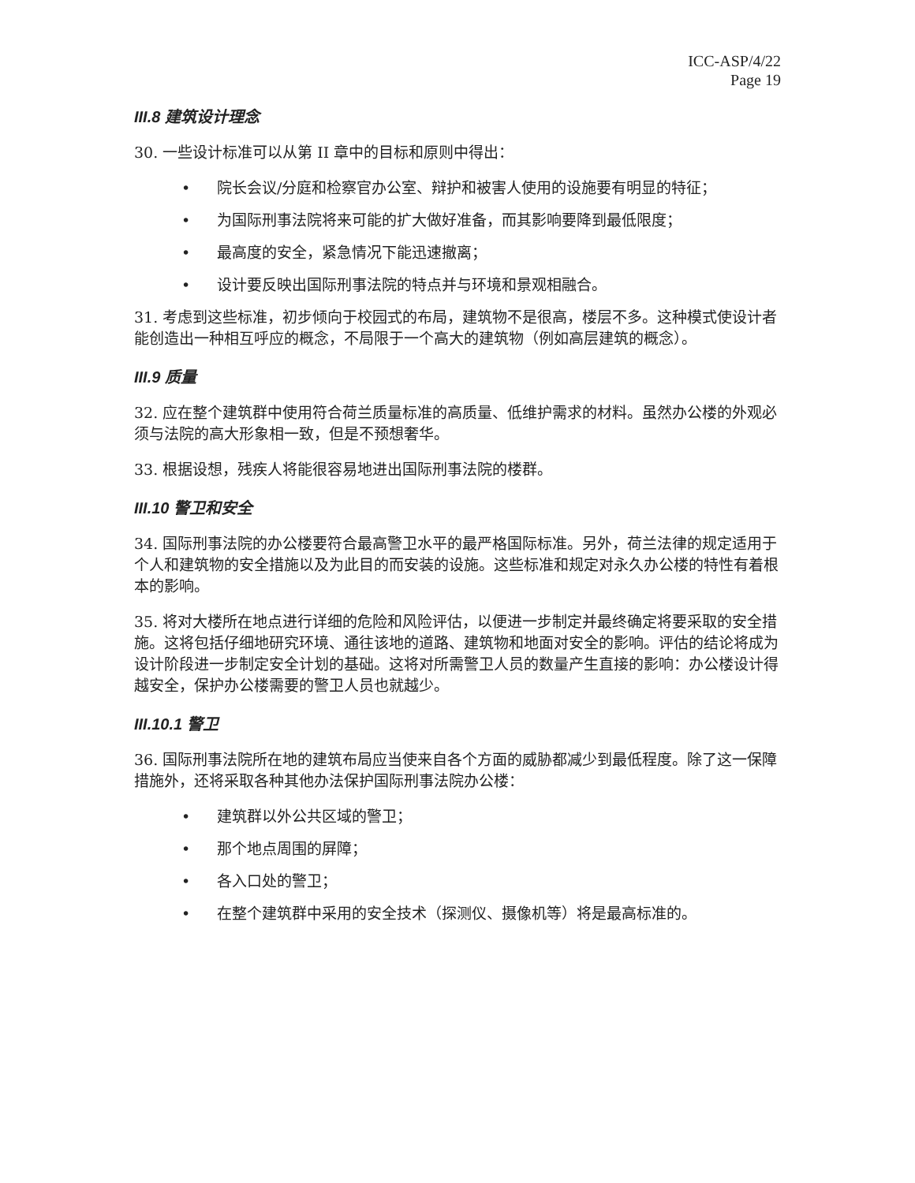ICC-ASP/4/22
Page 19
III.8 建筑设计理念
30. 一些设计标准可以从第 II 章中的目标和原则中得出：
• 院长会议/分庭和检察官办公室、辩护和被害人使用的设施要有明显的特征；
• 为国际刑事法院将来可能的扩大做好准备，而其影响要降到最低限度；
• 最高度的安全，紧急情况下能迅速撤离；
• 设计要反映出国际刑事法院的特点并与环境和景观相融合。
31. 考虑到这些标准，初步倾向于校园式的布局，建筑物不是很高，楼层不多。这种模式使设计者能创造出一种相互呼应的概念，不局限于一个高大的建筑物（例如高层建筑的概念）。
III.9 质量
32. 应在整个建筑群中使用符合荷兰质量标准的高质量、低维护需求的材料。虽然办公楼的外观必须与法院的高大形象相一致，但是不预想奢华。
33. 根据设想，残疾人将能很容易地进出国际刑事法院的楼群。
III.10 警卫和安全
34. 国际刑事法院的办公楼要符合最高警卫水平的最严格国际标准。另外，荷兰法律的规定适用于个人和建筑物的安全措施以及为此目的而安装的设施。这些标准和规定对永久办公楼的特性有着根本的影响。
35. 将对大楼所在地点进行详细的危险和风险评估，以便进一步制定并最终确定将要采取的安全措施。这将包括仔细地研究环境、通往该地的道路、建筑物和地面对安全的影响。评估的结论将成为设计阶段进一步制定安全计划的基础。这将对所需警卫人员的数量产生直接的影响：办公楼设计得越安全，保护办公楼需要的警卫人员也就越少。
III.10.1 警卫
36. 国际刑事法院所在地的建筑布局应当使来自各个方面的威胁都减少到最低程度。除了这一保障措施外，还将采取各种其他办法保护国际刑事法院办公楼：
• 建筑群以外公共区域的警卫；
• 那个地点周围的屏障；
• 各入口处的警卫；
• 在整个建筑群中采用的安全技术（探测仪、摄像机等）将是最高标准的。